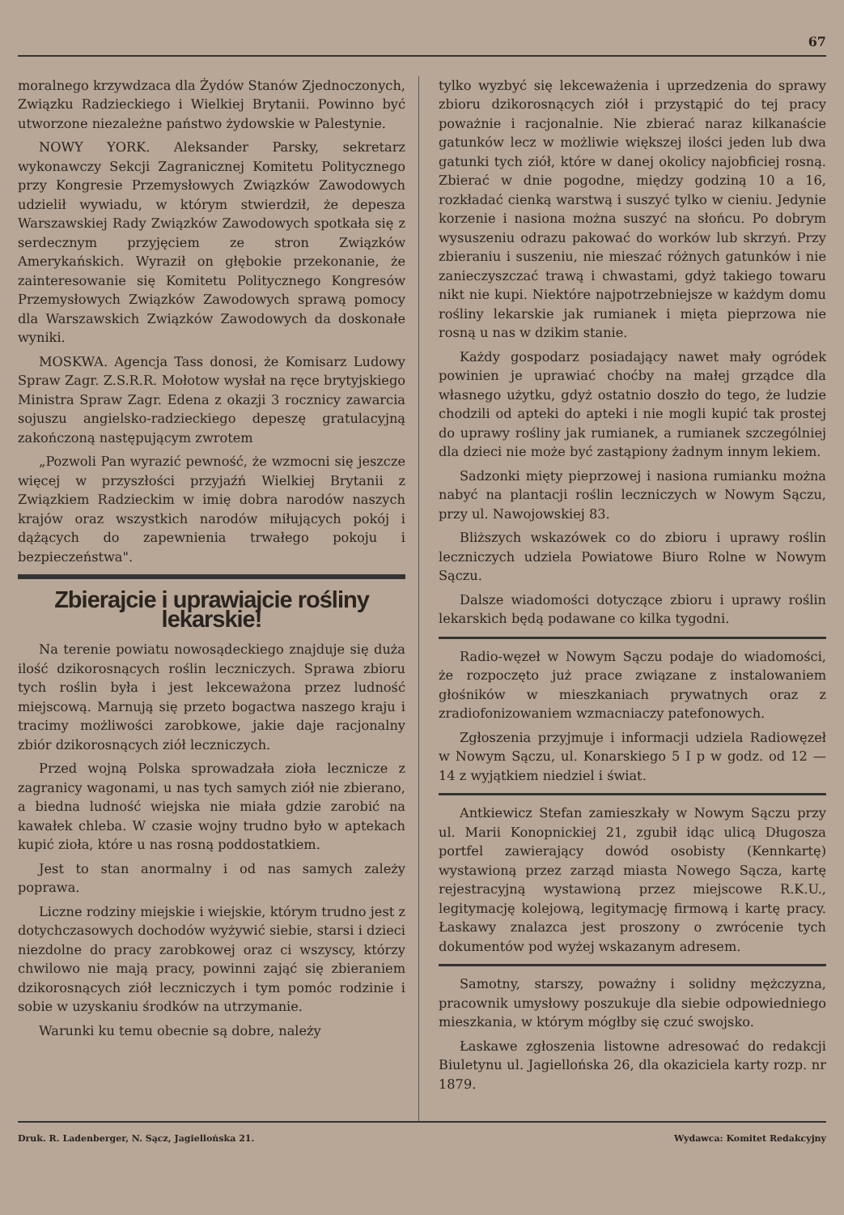67
moralnego krzywdzaca dla Żydów Stanów Zjednoczonych, Związku Radzieckiego i Wielkiej Brytanii. Powinno być utworzone niezależne państwo żydowskie w Palestynie.
NOWY YORK. Aleksander Parsky, sekretarz wykonawczy Sekcji Zagranicznej Komitetu Politycznego przy Kongresie Przemysłowych Związków Zawodowych udzielił wywiadu, w którym stwierdził, że depesza Warszawskiej Rady Związków Zawodowych spotkała się z serdecznym przyjęciem ze stron Związków Amerykańskich. Wyraził on głębokie przekonanie, że zainteresowanie się Komitetu Politycznego Kongresów Przemysłowych Związków Zawodowych sprawą pomocy dla Warszawskich Związków Zawodowych da doskonałe wyniki.
MOSKWA. Agencja Tass donosi, że Komisarz Ludowy Spraw Zagr. Z.S.R.R. Mołotow wysłał na ręce brytyjskiego Ministra Spraw Zagr. Edena z okazji 3 rocznicy zawarcia sojuszu angielsko-radzieckiego depeszę gratulacyjną zakończoną następującym zwrotem
„Pozwoli Pan wyrazić pewność, że wzmocni się jeszcze więcej w przyszłości przyjaźń Wielkiej Brytanii z Związkiem Radzieckim w imię dobra narodów naszych krajów oraz wszystkich narodów miłujących pokój i dążących do zapewnienia trwałego pokoju i bezpieczeństwa".
Zbierajcie i uprawiajcie rośliny lekarskie!
Na terenie powiatu nowosądeckiego znajduje się duża ilość dzikorosnących roślin leczniczych. Sprawa zbioru tych roślin była i jest lekceważona przez ludność miejscową. Marnują się przeto bogactwa naszego kraju i tracimy możliwości zarobkowe, jakie daje racjonalny zbiór dzikorosnących ziół leczniczych.
Przed wojną Polska sprowadzała zioła lecznicze z zagranicy wagonami, u nas tych samych ziół nie zbierano, a biedna ludność wiejska nie miała gdzie zarobić na kawałek chleba. W czasie wojny trudno było w aptekach kupić zioła, które u nas rosną poddostatkiem.
Jest to stan anormalny i od nas samych zależy poprawa.
Liczne rodziny miejskie i wiejskie, którym trudno jest z dotychczasowych dochodów wyżywić siebie, starsi i dzieci niezdolne do pracy zarobkowej oraz ci wszyscy, którzy chwilowo nie mają pracy, powinni zająć się zbieraniem dzikorosnących ziół leczniczych i tym pomóc rodzinie i sobie w uzyskaniu środków na utrzymanie.
Warunki ku temu obecnie są dobre, należy
tylko wyzbyć się lekceważenia i uprzedzenia do sprawy zbioru dzikorosnących ziół i przystąpić do tej pracy poważnie i racjonalnie. Nie zbierać naraz kilkanaście gatunków lecz w możliwie większej ilości jeden lub dwa gatunki tych ziół, które w danej okolicy najobficiej rosną. Zbierać w dnie pogodne, między godziną 10 a 16, rozkładać cienką warstwą i suszyć tylko w cieniu. Jedynie korzenie i nasiona można suszyć na słońcu. Po dobrym wysuszeniu odrazu pakować do worków lub skrzyń. Przy zbieraniu i suszeniu, nie mieszać różnych gatunków i nie zanieczyszczać trawą i chwastami, gdyż takiego towaru nikt nie kupi. Niektóre najpotrzebniejsze w każdym domu rośliny lekarskie jak rumianek i mięta pieprzowa nie rosną u nas w dzikim stanie.
Każdy gospodarz posiadający nawet mały ogródek powinien je uprawiać choćby na małej grządce dla własnego użytku, gdyż ostatnio doszło do tego, że ludzie chodzili od apteki do apteki i nie mogli kupić tak prostej do uprawy rośliny jak rumianek, a rumianek szczególniej dla dzieci nie może być zastąpiony żadnym innym lekiem.
Sadzonki mięty pieprzowej i nasiona rumianku można nabyć na plantacji roślin leczniczych w Nowym Sączu, przy ul. Nawojowskiej 83.
Bliższych wskazówek co do zbioru i uprawy roślin leczniczych udziela Powiatowe Biuro Rolne w Nowym Sączu.
Dalsze wiadomości dotyczące zbioru i uprawy roślin lekarskich będą podawane co kilka tygodni.
Radio-węzeł w Nowym Sączu podaje do wiadomości, że rozpoczęto już prace związane z instalowaniem głośników w mieszkaniach prywatnych oraz z zradiofonizowaniem wzmacniaczy patefonowych.
Zgłoszenia przyjmuje i informacji udziela Radiowęzeł w Nowym Sączu, ul. Konarskiego 5 I p w godz. od 12 — 14 z wyjątkiem niedziel i świat.
Antkiewicz Stefan zamieszkały w Nowym Sączu przy ul. Marii Konopnickiej 21, zgubił idąc ulicą Długosza portfel zawierający dowód osobisty (Kennkartę) wystawioną przez zarząd miasta Nowego Sącza, kartę rejestracyjną wystawioną przez miejscowe R.K.U., legitymację kolejową, legitymację firmową i kartę pracy. Łaskawy znalazca jest proszony o zwrócenie tych dokumentów pod wyżej wskazanym adresem.
Samotny, starszy, poważny i solidny mężczyzna, pracownik umysłowy poszukuje dla siebie odpowiedniego mieszkania, w którym mógłby się czuć swojsko.
Łaskawe zgłoszenia listowne adresować do redakcji Biuletynu ul. Jagiellońska 26, dla okaziciela karty rozp. nr 1879.
Druk. R. Ladenberger, N. Sącz, Jagiellońska 21. Wydawca: Komitet Redakcyjny